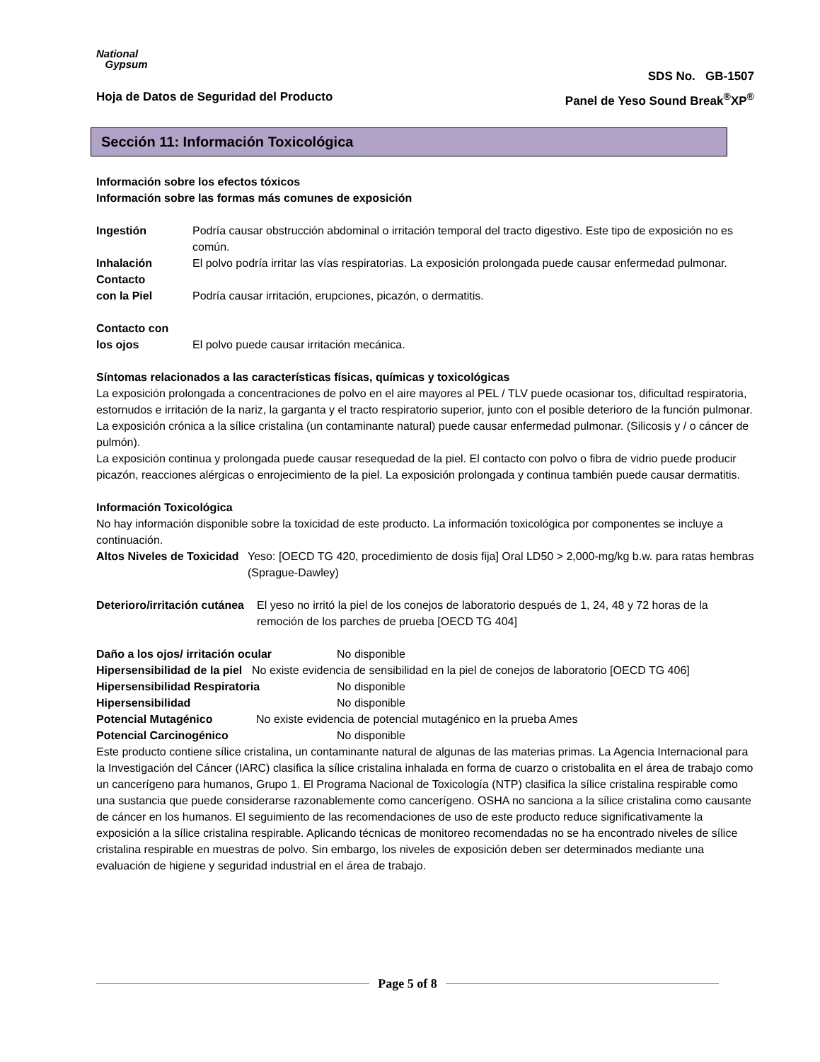National
Gypsum
SDS No. GB-1507
Hoja de Datos de Seguridad del Producto Panel de Yeso Sound Break<sup>®</sup>XP<sup>®</sup>
Sección 11: Información Toxicológica
Información sobre los efectos tóxicos
Información sobre las formas más comunes de exposición
Ingestión Podría causar obstrucción abdominal o irritación temporal del tracto digestivo. Este tipo de exposición no es común.
Inhalación El polvo podría irritar las vías respiratorias. La exposición prolongada puede causar enfermedad pulmonar.
Contacto
con la Piel
Podría causar irritación, erupciones, picazón, o dermatitis.
Contacto con
los ojos
El polvo puede causar irritación mecánica.
Síntomas relacionados a las características físicas, químicas y toxicológicas
La exposición prolongada a concentraciones de polvo en el aire mayores al PEL / TLV puede ocasionar tos, dificultad respiratoria, estornudos e irritación de la nariz, la garganta y el tracto respiratorio superior, junto con el posible deterioro de la función pulmonar. La exposición crónica a la sílice cristalina (un contaminante natural) puede causar enfermedad pulmonar. (Silicosis y / o cáncer de pulmón).
La exposición continua y prolongada puede causar resequedad de la piel. El contacto con polvo o fibra de vidrio puede producir picazón, reacciones alérgicas o enrojecimiento de la piel. La exposición prolongada y continua también puede causar dermatitis.
Información Toxicológica
No hay información disponible sobre la toxicidad de este producto. La información toxicológica por componentes se incluye a continuación.
Altos Niveles de Toxicidad Yeso: [OECD TG 420, procedimiento de dosis fija] Oral LD50 > 2,000-mg/kg b.w. para ratas hembras (Sprague-Dawley)
Deterioro/irritación cutánea El yeso no irritó la piel de los conejos de laboratorio después de 1, 24, 48 y 72 horas de la remoción de los parches de prueba [OECD TG 404]
Daño a los ojos/ irritación ocular No disponible
Hipersensibilidad de la piel No existe evidencia de sensibilidad en la piel de conejos de laboratorio [OECD TG 406]
Hipersensibilidad Respiratoria No disponible
Hipersensibilidad No disponible
Potencial Mutagénico No existe evidencia de potencial mutagénico en la prueba Ames
Potencial Carcinogénico No disponible
Este producto contiene sílice cristalina, un contaminante natural de algunas de las materias primas. La Agencia Internacional para la Investigación del Cáncer (IARC) clasifica la sílice cristalina inhalada en forma de cuarzo o cristobalita en el área de trabajo como un cancerígeno para humanos, Grupo 1. El Programa Nacional de Toxicología (NTP) clasifica la sílice cristalina respirable como una sustancia que puede considerarse razonablemente como cancerígeno. OSHA no sanciona a la sílice cristalina como causante de cáncer en los humanos. El seguimiento de las recomendaciones de uso de este producto reduce significativamente la exposición a la sílice cristalina respirable. Aplicando técnicas de monitoreo recomendadas no se ha encontrado niveles de sílice cristalina respirable en muestras de polvo. Sin embargo, los niveles de exposición deben ser determinados mediante una evaluación de higiene y seguridad industrial en el área de trabajo.
Page 5 of 8